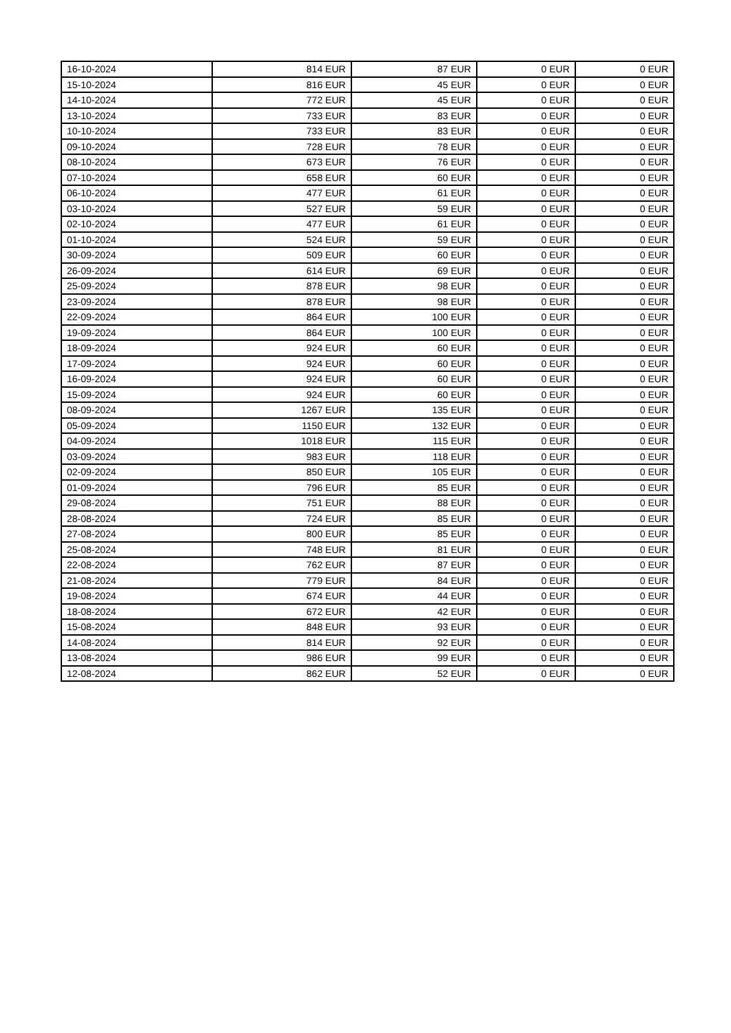| 16-10-2024 | 814 EUR | 87 EUR | 0 EUR | 0 EUR |
| 15-10-2024 | 816 EUR | 45 EUR | 0 EUR | 0 EUR |
| 14-10-2024 | 772 EUR | 45 EUR | 0 EUR | 0 EUR |
| 13-10-2024 | 733 EUR | 83 EUR | 0 EUR | 0 EUR |
| 10-10-2024 | 733 EUR | 83 EUR | 0 EUR | 0 EUR |
| 09-10-2024 | 728 EUR | 78 EUR | 0 EUR | 0 EUR |
| 08-10-2024 | 673 EUR | 76 EUR | 0 EUR | 0 EUR |
| 07-10-2024 | 658 EUR | 60 EUR | 0 EUR | 0 EUR |
| 06-10-2024 | 477 EUR | 61 EUR | 0 EUR | 0 EUR |
| 03-10-2024 | 527 EUR | 59 EUR | 0 EUR | 0 EUR |
| 02-10-2024 | 477 EUR | 61 EUR | 0 EUR | 0 EUR |
| 01-10-2024 | 524 EUR | 59 EUR | 0 EUR | 0 EUR |
| 30-09-2024 | 509 EUR | 60 EUR | 0 EUR | 0 EUR |
| 26-09-2024 | 614 EUR | 69 EUR | 0 EUR | 0 EUR |
| 25-09-2024 | 878 EUR | 98 EUR | 0 EUR | 0 EUR |
| 23-09-2024 | 878 EUR | 98 EUR | 0 EUR | 0 EUR |
| 22-09-2024 | 864 EUR | 100 EUR | 0 EUR | 0 EUR |
| 19-09-2024 | 864 EUR | 100 EUR | 0 EUR | 0 EUR |
| 18-09-2024 | 924 EUR | 60 EUR | 0 EUR | 0 EUR |
| 17-09-2024 | 924 EUR | 60 EUR | 0 EUR | 0 EUR |
| 16-09-2024 | 924 EUR | 60 EUR | 0 EUR | 0 EUR |
| 15-09-2024 | 924 EUR | 60 EUR | 0 EUR | 0 EUR |
| 08-09-2024 | 1267 EUR | 135 EUR | 0 EUR | 0 EUR |
| 05-09-2024 | 1150 EUR | 132 EUR | 0 EUR | 0 EUR |
| 04-09-2024 | 1018 EUR | 115 EUR | 0 EUR | 0 EUR |
| 03-09-2024 | 983 EUR | 118 EUR | 0 EUR | 0 EUR |
| 02-09-2024 | 850 EUR | 105 EUR | 0 EUR | 0 EUR |
| 01-09-2024 | 796 EUR | 85 EUR | 0 EUR | 0 EUR |
| 29-08-2024 | 751 EUR | 88 EUR | 0 EUR | 0 EUR |
| 28-08-2024 | 724 EUR | 85 EUR | 0 EUR | 0 EUR |
| 27-08-2024 | 800 EUR | 85 EUR | 0 EUR | 0 EUR |
| 25-08-2024 | 748 EUR | 81 EUR | 0 EUR | 0 EUR |
| 22-08-2024 | 762 EUR | 87 EUR | 0 EUR | 0 EUR |
| 21-08-2024 | 779 EUR | 84 EUR | 0 EUR | 0 EUR |
| 19-08-2024 | 674 EUR | 44 EUR | 0 EUR | 0 EUR |
| 18-08-2024 | 672 EUR | 42 EUR | 0 EUR | 0 EUR |
| 15-08-2024 | 848 EUR | 93 EUR | 0 EUR | 0 EUR |
| 14-08-2024 | 814 EUR | 92 EUR | 0 EUR | 0 EUR |
| 13-08-2024 | 986 EUR | 99 EUR | 0 EUR | 0 EUR |
| 12-08-2024 | 862 EUR | 52 EUR | 0 EUR | 0 EUR |